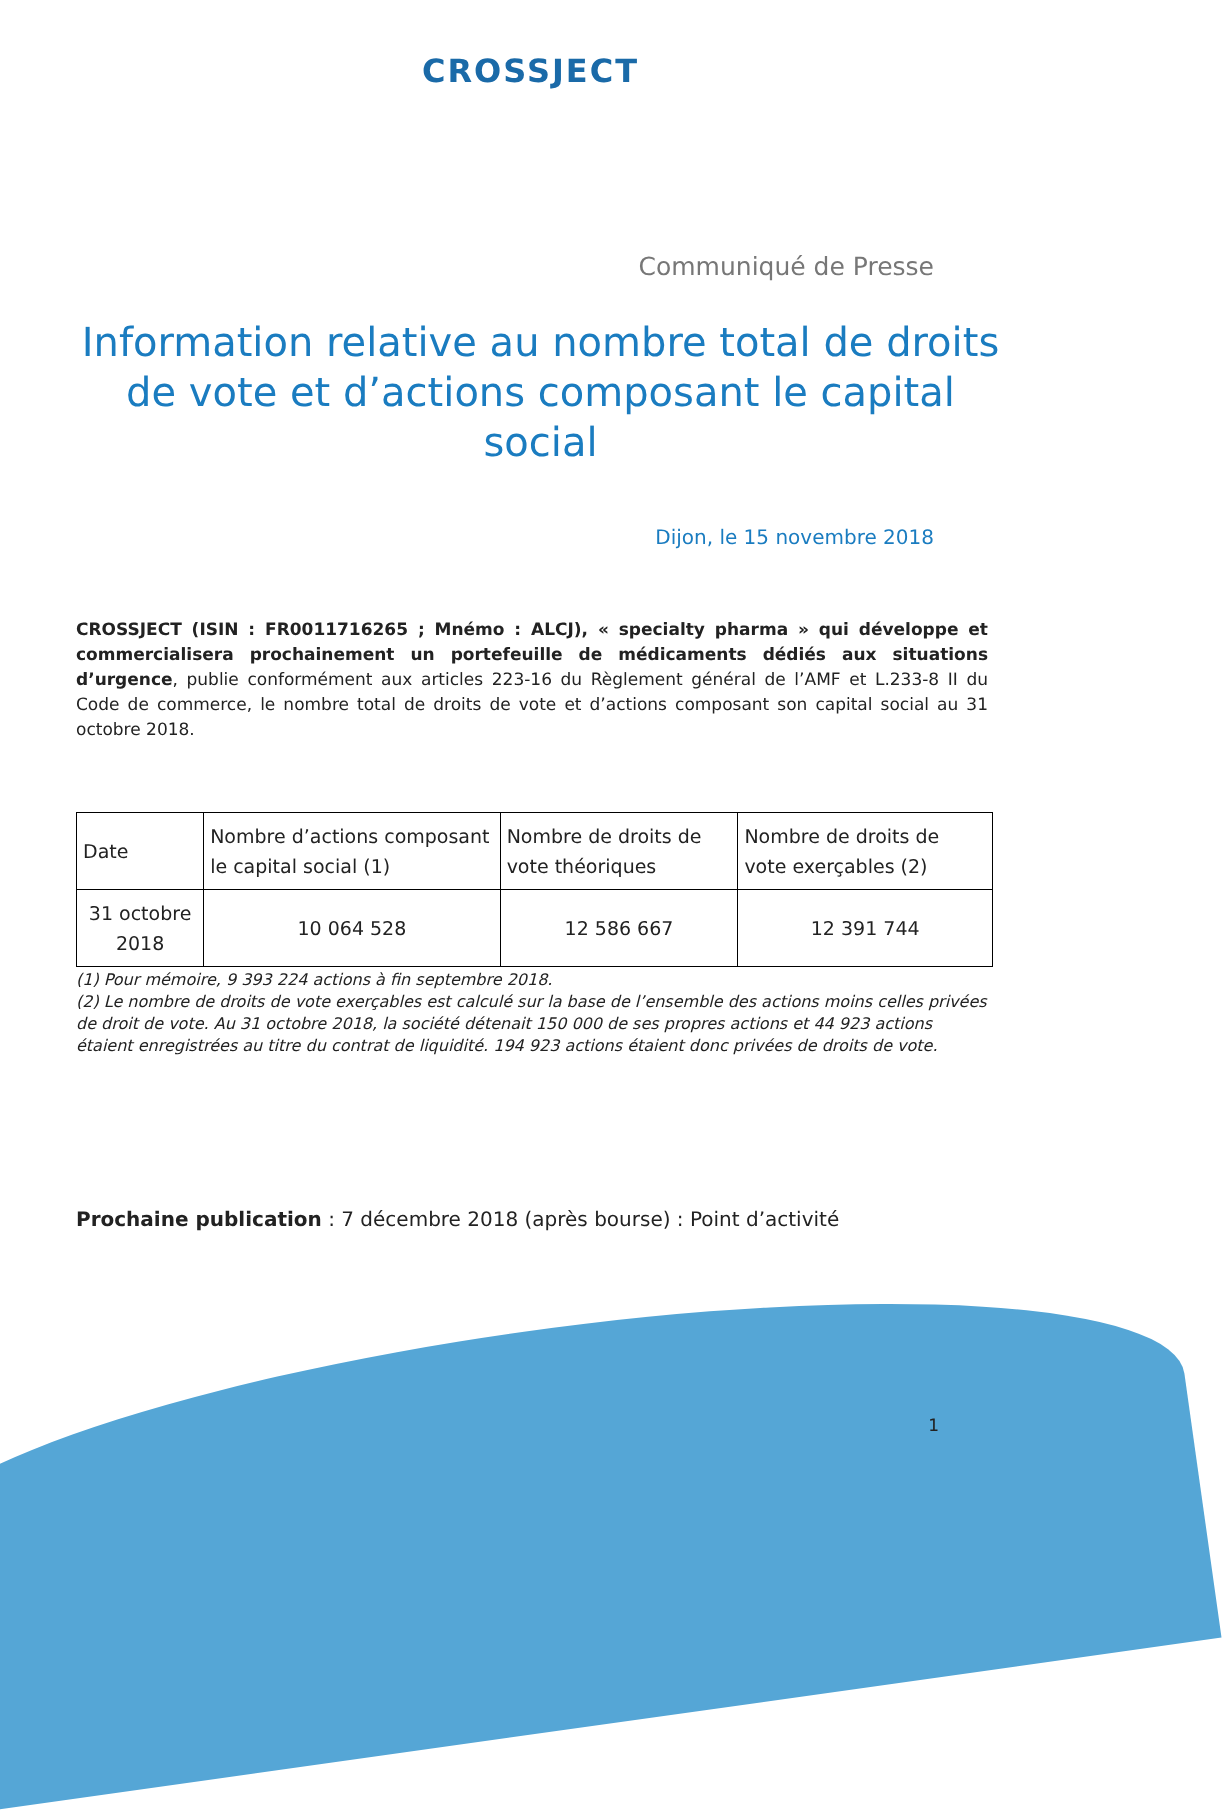CROSSJECT
Communiqué de Presse
Information relative au nombre total de droits de vote et d’actions composant le capital social
Dijon, le 15 novembre 2018
CROSSJECT (ISIN : FR0011716265 ; Mnémo : ALCJ), « specialty pharma » qui développe et commercialisera prochainement un portefeuille de médicaments dédiés aux situations d’urgence, publie conformément aux articles 223-16 du Règlement général de l’AMF et L.233-8 II du Code de commerce, le nombre total de droits de vote et d’actions composant son capital social au 31 octobre 2018.
| Date | Nombre d’actions composant le capital social (1) | Nombre de droits de vote théoriques | Nombre de droits de vote exerçables (2) |
| --- | --- | --- | --- |
| 31 octobre 2018 | 10 064 528 | 12 586 667 | 12 391 744 |
(1) Pour mémoire, 9 393 224 actions à fin septembre 2018.
(2) Le nombre de droits de vote exerçables est calculé sur la base de l’ensemble des actions moins celles privées de droit de vote. Au 31 octobre 2018, la société détenait 150 000 de ses propres actions et 44 923 actions étaient enregistrées au titre du contrat de liquidité. 194 923 actions étaient donc privées de droits de vote.
Prochaine publication : 7 décembre 2018 (après bourse) : Point d’activité
1